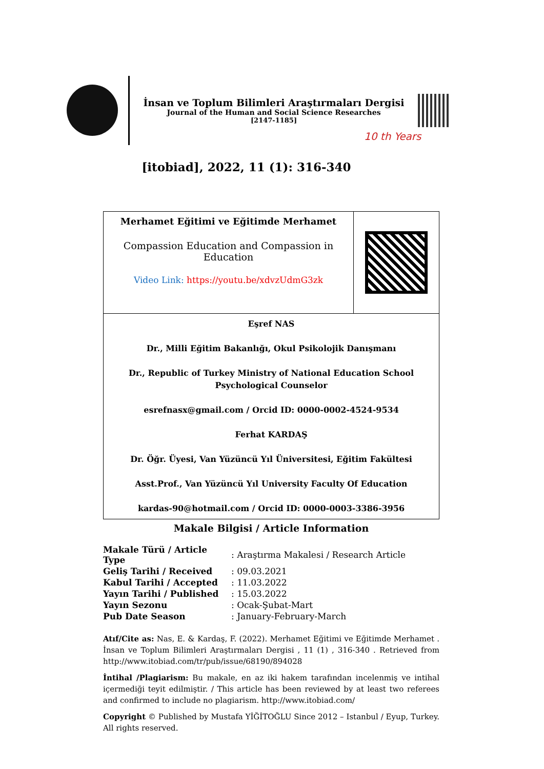İnsan ve Toplum Bilimleri Araştırmaları Dergisi
Journal of the Human and Social Science Researches
[2147-1185]
10 th Years
[itobiad], 2022, 11 (1): 316-340
| Merhamet Eğitimi ve Eğitimde Merhamet Compassion Education and Compassion in Education Video Link: https://youtu.be/xdvzUdmG3zk | |
| Eşref NAS Dr., Milli Eğitim Bakanlığı, Okul Psikolojik Danışmanı Dr., Republic of Turkey Ministry of National Education School Psychological Counselor esrefnasx@gmail.com / Orcid ID: 0000-0002-4524-9534 Ferhat KARDAŞ Dr. Öğr. Üyesi, Van Yüzüncü Yıl Üniversitesi, Eğitim Fakültesi Asst.Prof., Van Yüzüncü Yıl University Faculty Of Education kardas-90@hotmail.com / Orcid ID: 0000-0003-3386-3956 | |
Makale Bilgisi / Article Information
| Makale Türü / Article Type | : Araştırma Makalesi / Research Article |
| Geliş Tarihi / Received | : 09.03.2021 |
| Kabul Tarihi / Accepted | : 11.03.2022 |
| Yayın Tarihi / Published | : 15.03.2022 |
| Yayın Sezonu | : Ocak-Şubat-Mart |
| Pub Date Season | : January-February-March |
Atıf/Cite as: Nas, E. & Kardaş, F. (2022). Merhamet Eğitimi ve Eğitimde Merhamet . İnsan ve Toplum Bilimleri Araştırmaları Dergisi , 11 (1) , 316-340 . Retrieved from http://www.itobiad.com/tr/pub/issue/68190/894028
İntihal /Plagiarism: Bu makale, en az iki hakem tarafından incelenmiş ve intihal içermediği teyit edilmiştir. / This article has been reviewed by at least two referees and confirmed to include no plagiarism. http://www.itobiad.com/
Copyright © Published by Mustafa YİĞİTOĞLU Since 2012 – Istanbul / Eyup, Turkey. All rights reserved.